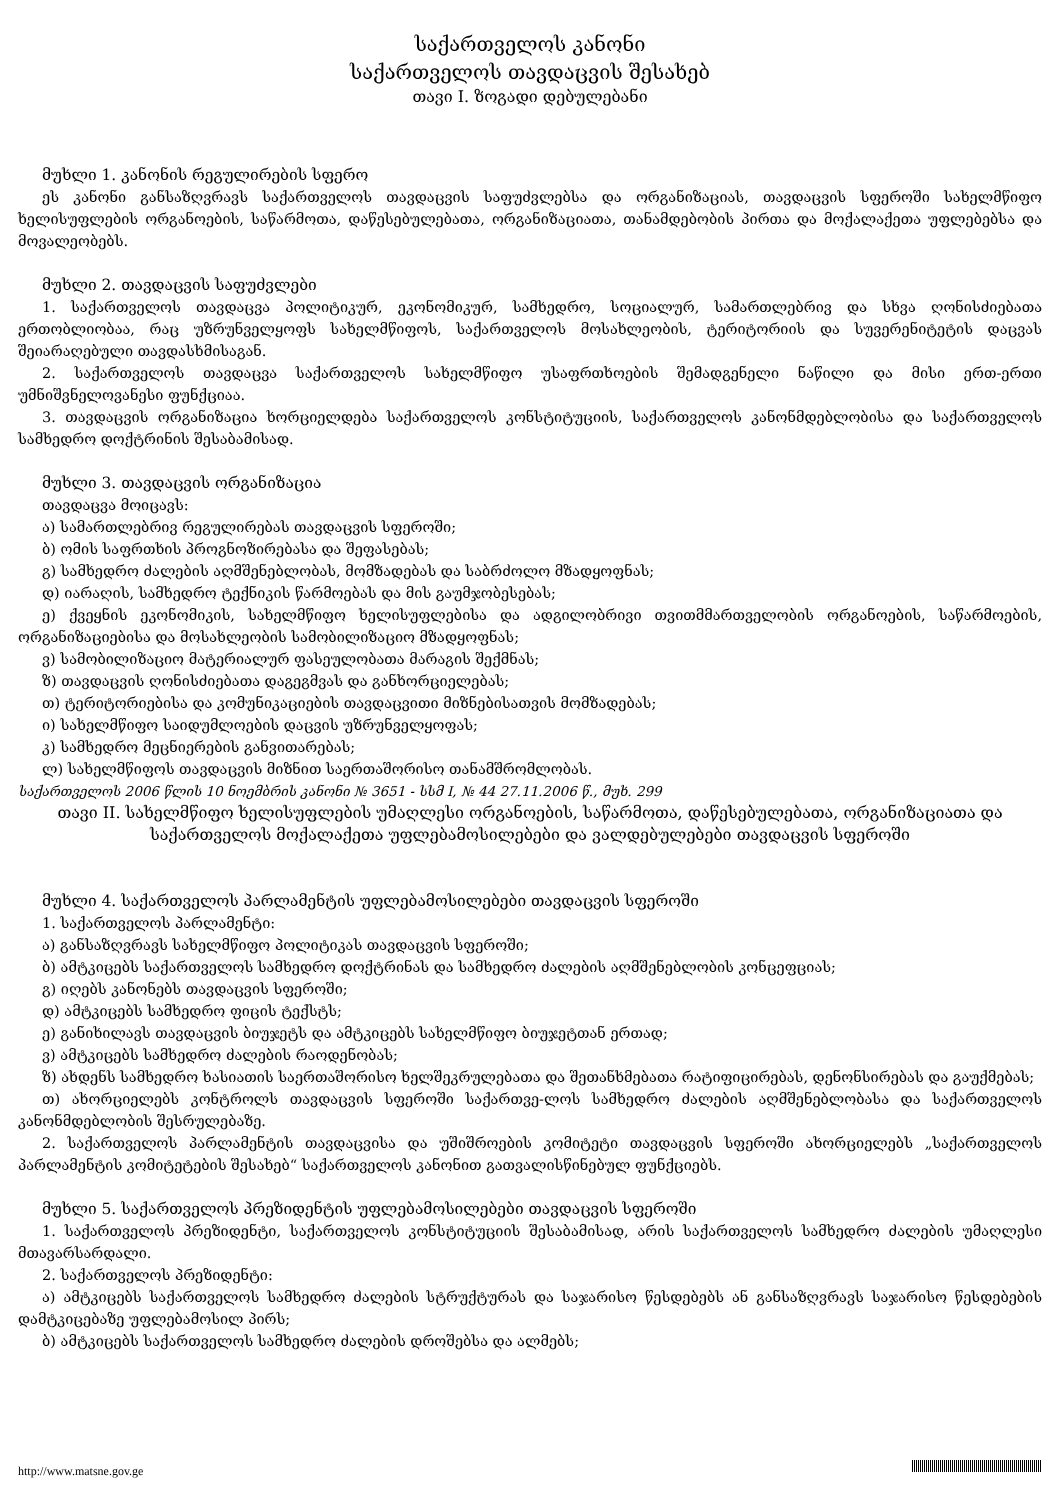საქართველოს კანონი
საქართველოს თავდაცვის შესახებ
თავი I. ზოგადი დებულებანი
მუხლი 1. კანონის რეგულირების სფერო
ეს კანონი განსაზღვრავს საქართველოს თავდაცვის საფუძვლებსა და ორგანიზაციას, თავდაცვის სფეროში სახელმწიფო ხელისუფლების ორგანოების, საწარმოთა, დაწესებულებათა, ორგანიზაციათა, თანამდებობის პირთა და მოქალაქეთა უფლებებსა და მოვალეობებს.
მუხლი 2. თავდაცვის საფუძვლები
1. საქართველოს თავდაცვა პოლიტიკურ, ეკონომიკურ, სამხედრო, სოციალურ, სამართლებრივ და სხვა ღონისძიებათა ერთობლიობაა, რაც უზრუნველყოფს სახელმწიფოს, საქართველოს მოსახლეობის, ტერიტორიის და სუვერენიტეტის დაცვას შეიარაღებული თავდასხმისაგან.
2. საქართველოს თავდაცვა საქართველოს სახელმწიფო უსაფრთხოების შემადგენელი ნაწილი და მისი ერთ-ერთი უმნიშვნელოვანესი ფუნქციაა.
3. თავდაცვის ორგანიზაცია ხორციელდება საქართველოს კონსტიტუციის, საქართველოს კანონმდებლობისა და საქართველოს სამხედრო დოქტრინის შესაბამისად.
მუხლი 3. თავდაცვის ორგანიზაცია
თავდაცვა მოიცავს:
ა) სამართლებრივ რეგულირებას თავდაცვის სფეროში;
ბ) ომის საფრთხის პროგნოზირებასა და შეფასებას;
გ) სამხედრო ძალების აღმშენებლობას, მომზადებას და საბრძოლო მზადყოფნას;
დ) იარაღის, სამხედრო ტექნიკის წარმოებას და მის გაუმჯობესებას;
ე) ქვეყნის ეკონომიკის, სახელმწიფო ხელისუფლებისა და ადგილობრივი თვითმმართველობის ორგანოების, საწარმოების, ორგანიზაციებისა და მოსახლეობის სამობილიზაციო მზადყოფნას;
ვ) სამობილიზაციო მატერიალურ ფასეულობათა მარაგის შექმნას;
ზ) თავდაცვის ღონისძიებათა დაგეგმვას და განხორციელებას;
თ) ტერიტორიებისა და კომუნიკაციების თავდაცვითი მიზნებისათვის მომზადებას;
ი) სახელმწიფო საიდუმლოების დაცვის უზრუნველყოფას;
კ) სამხედრო მეცნიერების განვითარებას;
ლ) სახელმწიფოს თავდაცვის მიზნით საერთაშორისო თანამშრომლობას.
საქართველოს 2006 წლის 10 ნოემბრის კანონი № 3651 - სსმ I, № 44 27.11.2006 წ., მუხ. 299
თავი II. სახელმწიფო ხელისუფლების უმაღლესი ორგანოების, საწარმოთა, დაწესებულებათა, ორგანიზაციათა და საქართველოს მოქალაქეთა უფლებამოსილებები და ვალდებულებები თავდაცვის სფეროში
მუხლი 4. საქართველოს პარლამენტის უფლებამოსილებები თავდაცვის სფეროში
1. საქართველოს პარლამენტი:
ა) განსაზღვრავს სახელმწიფო პოლიტიკას თავდაცვის სფეროში;
ბ) ამტკიცებს საქართველოს სამხედრო დოქტრინას და სამხედრო ძალების აღმშენებლობის კონცეფციას;
გ) იღებს კანონებს თავდაცვის სფეროში;
დ) ამტკიცებს სამხედრო ფიცის ტექსტს;
ე) განიხილავს თავდაცვის ბიუჯეტს და ამტკიცებს სახელმწიფო ბიუჯეტთან ერთად;
ვ) ამტკიცებს სამხედრო ძალების რაოდენობას;
ზ) ახდენს სამხედრო ხასიათის საერთაშორისო ხელშეკრულებათა და შეთანხმებათა რატიფიცირებას, დენონსირებას და გაუქმებას;
თ) ახორციელებს კონტროლს თავდაცვის სფეროში საქართვე-ლოს სამხედრო ძალების აღმშენებლობასა და საქართველოს კანონმდებლობის შესრულებაზე.
2. საქართველოს პარლამენტის თავდაცვისა და უშიშროების კომიტეტი თავდაცვის სფეროში ახორციელებს „საქართველოს პარლამენტის კომიტეტების შესახებ“ საქართველოს კანონით გათვალისწინებულ ფუნქციებს.
მუხლი 5. საქართველოს პრეზიდენტის უფლებამოსილებები თავდაცვის სფეროში
1. საქართველოს პრეზიდენტი, საქართველოს კონსტიტუციის შესაბამისად, არის საქართველოს სამხედრო ძალების უმაღლესი მთავარსარდალი.
2. საქართველოს პრეზიდენტი:
ა) ამტკიცებს საქართველოს სამხედრო ძალების სტრუქტურას და საჯარისო წესდებებს ან განსაზღვრავს საჯარისო წესდებების დამტკიცებაზე უფლებამოსილ პირს;
ბ) ამტკიცებს საქართველოს სამხედრო ძალების დროშებსა და ალმებს;
http://www.matsne.gov.ge